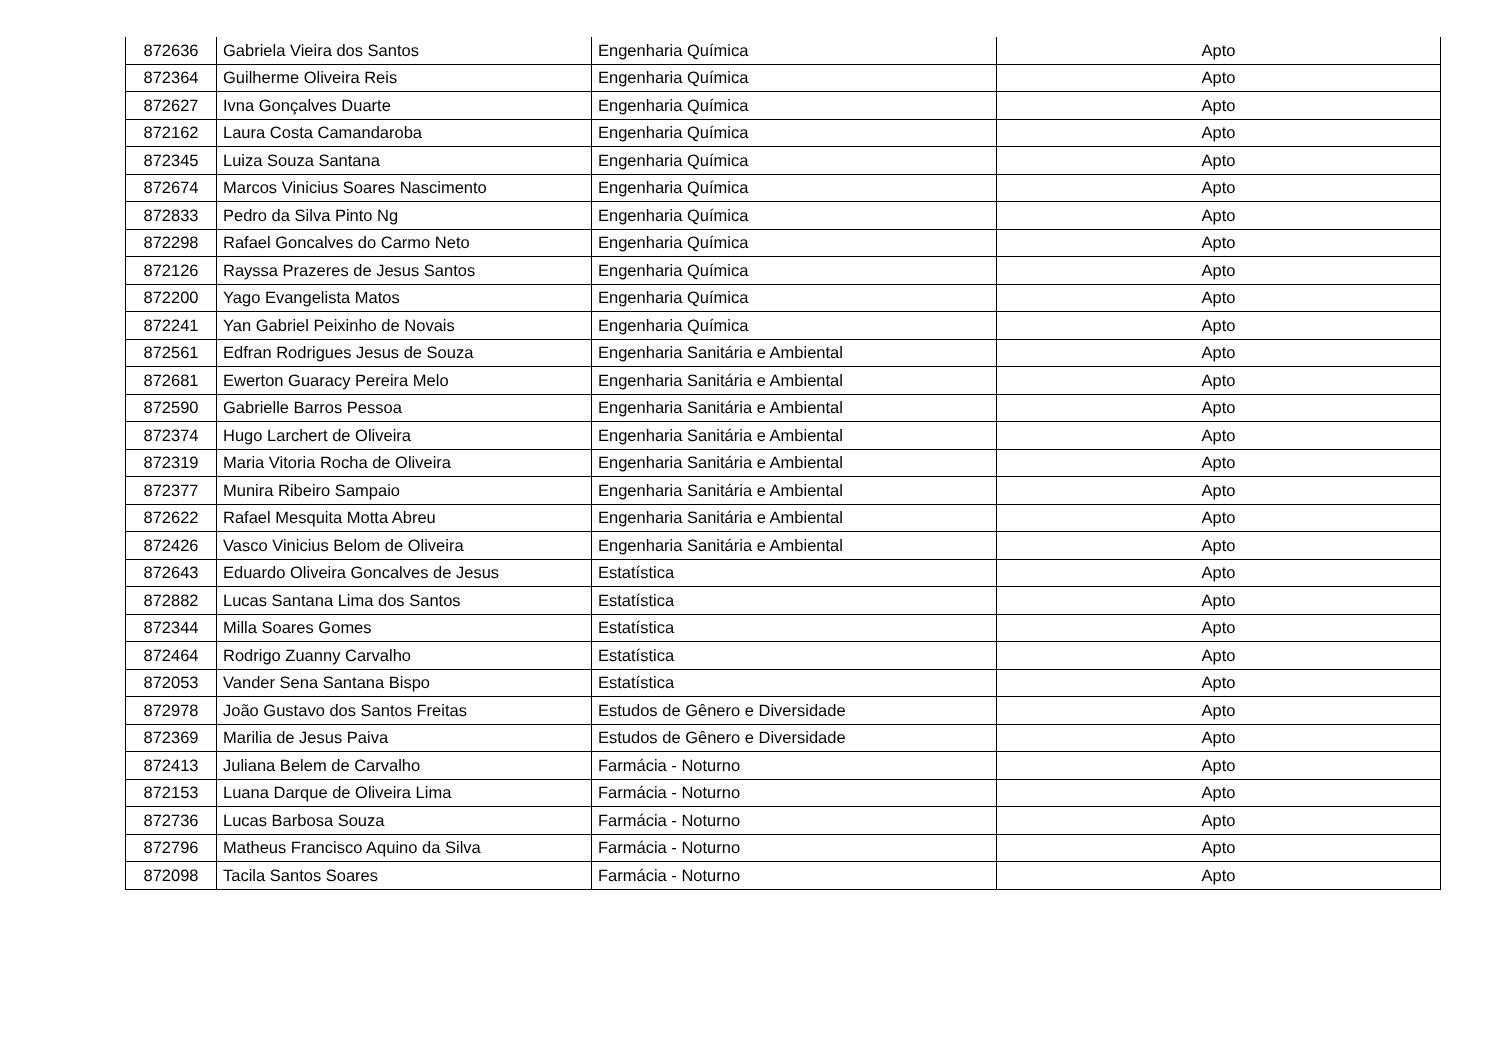| 872636 | Gabriela Vieira dos Santos | Engenharia Química | Apto |
| 872364 | Guilherme Oliveira Reis | Engenharia Química | Apto |
| 872627 | Ivna Gonçalves Duarte | Engenharia Química | Apto |
| 872162 | Laura Costa Camandaroba | Engenharia Química | Apto |
| 872345 | Luiza Souza Santana | Engenharia Química | Apto |
| 872674 | Marcos Vinicius Soares Nascimento | Engenharia Química | Apto |
| 872833 | Pedro da Silva Pinto Ng | Engenharia Química | Apto |
| 872298 | Rafael Goncalves do Carmo Neto | Engenharia Química | Apto |
| 872126 | Rayssa Prazeres de Jesus Santos | Engenharia Química | Apto |
| 872200 | Yago Evangelista Matos | Engenharia Química | Apto |
| 872241 | Yan Gabriel Peixinho de Novais | Engenharia Química | Apto |
| 872561 | Edfran Rodrigues Jesus de Souza | Engenharia Sanitária e Ambiental | Apto |
| 872681 | Ewerton Guaracy Pereira Melo | Engenharia Sanitária e Ambiental | Apto |
| 872590 | Gabrielle Barros Pessoa | Engenharia Sanitária e Ambiental | Apto |
| 872374 | Hugo Larchert de Oliveira | Engenharia Sanitária e Ambiental | Apto |
| 872319 | Maria Vitoria Rocha de Oliveira | Engenharia Sanitária e Ambiental | Apto |
| 872377 | Munira Ribeiro Sampaio | Engenharia Sanitária e Ambiental | Apto |
| 872622 | Rafael Mesquita Motta Abreu | Engenharia Sanitária e Ambiental | Apto |
| 872426 | Vasco Vinicius Belom de Oliveira | Engenharia Sanitária e Ambiental | Apto |
| 872643 | Eduardo Oliveira Goncalves de Jesus | Estatística | Apto |
| 872882 | Lucas Santana Lima dos Santos | Estatística | Apto |
| 872344 | Milla Soares Gomes | Estatística | Apto |
| 872464 | Rodrigo Zuanny Carvalho | Estatística | Apto |
| 872053 | Vander Sena Santana Bispo | Estatística | Apto |
| 872978 | João Gustavo dos Santos Freitas | Estudos de Gênero e Diversidade | Apto |
| 872369 | Marilia de Jesus Paiva | Estudos de Gênero e Diversidade | Apto |
| 872413 | Juliana Belem de Carvalho | Farmácia - Noturno | Apto |
| 872153 | Luana Darque de Oliveira Lima | Farmácia - Noturno | Apto |
| 872736 | Lucas Barbosa Souza | Farmácia - Noturno | Apto |
| 872796 | Matheus Francisco Aquino da Silva | Farmácia - Noturno | Apto |
| 872098 | Tacila Santos Soares | Farmácia - Noturno | Apto |